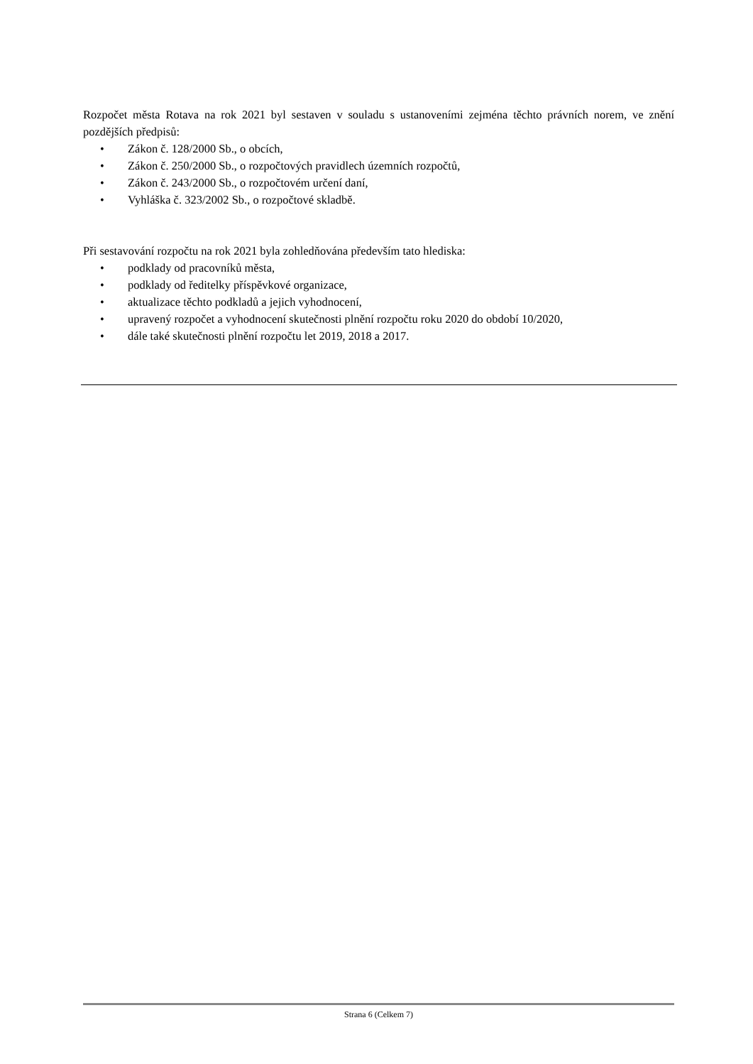Rozpočet města Rotava na rok 2021 byl sestaven v souladu s ustanoveními zejména těchto právních norem, ve znění pozdějších předpisů:
• Zákon č. 128/2000 Sb., o obcích,
• Zákon č. 250/2000 Sb., o rozpočtových pravidlech územních rozpočtů,
• Zákon č. 243/2000 Sb., o rozpočtovém určení daní,
• Vyhláška č. 323/2002 Sb., o rozpočtové skladbě.
Při sestavování rozpočtu na rok 2021 byla zohledňována především tato hlediska:
• podklady od pracovníků města,
• podklady od ředitelky příspěvkové organizace,
• aktualizace těchto podkladů a jejich vyhodnocení,
• upravený rozpočet a vyhodnocení skutečnosti plnění rozpočtu roku 2020 do období 10/2020,
• dále také skutečnosti plnění rozpočtu let 2019, 2018 a 2017.
Strana 6 (Celkem 7)